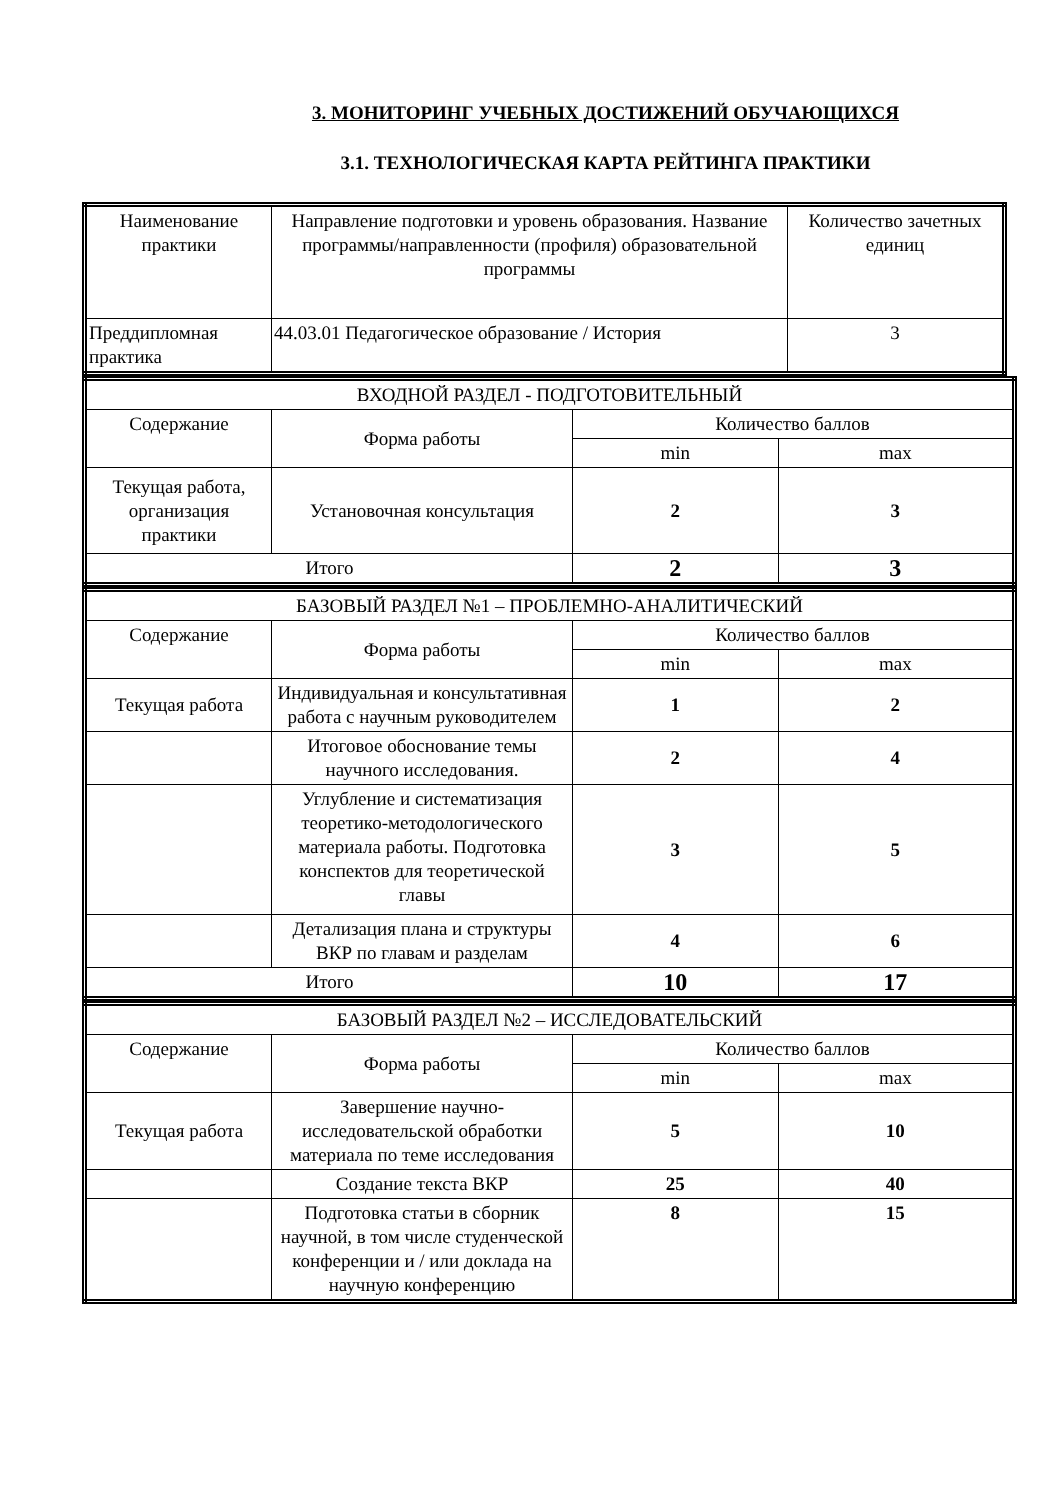3. МОНИТОРИНГ УЧЕБНЫХ ДОСТИЖЕНИЙ ОБУЧАЮЩИХСЯ
3.1. ТЕХНОЛОГИЧЕСКАЯ КАРТА РЕЙТИНГА ПРАКТИКИ
| Наименование практики | Направление подготовки и уровень образования. Название программы/направленности (профиля) образовательной программы | Количество зачетных единиц |
| Преддипломная практика | 44.03.01 Педагогическое образование / История | 3 |
| ВХОДНОЙ РАЗДЕЛ - ПОДГОТОВИТЕЛЬНЫЙ | | | |
| Содержание | Форма работы | Количество баллов | |
| | | min | max |
| Текущая работа, организация практики | Установочная консультация | 2 | 3 |
| Итого | | 2 | 3 |
| БАЗОВЫЙ РАЗДЕЛ №1 – ПРОБЛЕМНО-АНАЛИТИЧЕСКИЙ | | | |
| Содержание | Форма работы | Количество баллов | |
| | | min | max |
| Текущая работа | Индивидуальная и консультативная работа с научным руководителем | 1 | 2 |
| | Итоговое обоснование темы научного исследования. | 2 | 4 |
| | Углубление и систематизация теоретико-методологического материала работы. Подготовка конспектов для теоретической главы | 3 | 5 |
| | Детализация плана и структуры ВКР по главам и разделам | 4 | 6 |
| Итого | | 10 | 17 |
| БАЗОВЫЙ РАЗДЕЛ №2 – ИССЛЕДОВАТЕЛЬСКИЙ | | | |
| Содержание | Форма работы | Количество баллов | |
| | | min | max |
| Текущая работа | Завершение научно-исследовательской обработки материала по теме исследования | 5 | 10 |
| | Создание текста ВКР | 25 | 40 |
| | Подготовка статьи в сборник научной, в том числе студенческой конференции и / или доклада на научную конференцию | 8 | 15 |